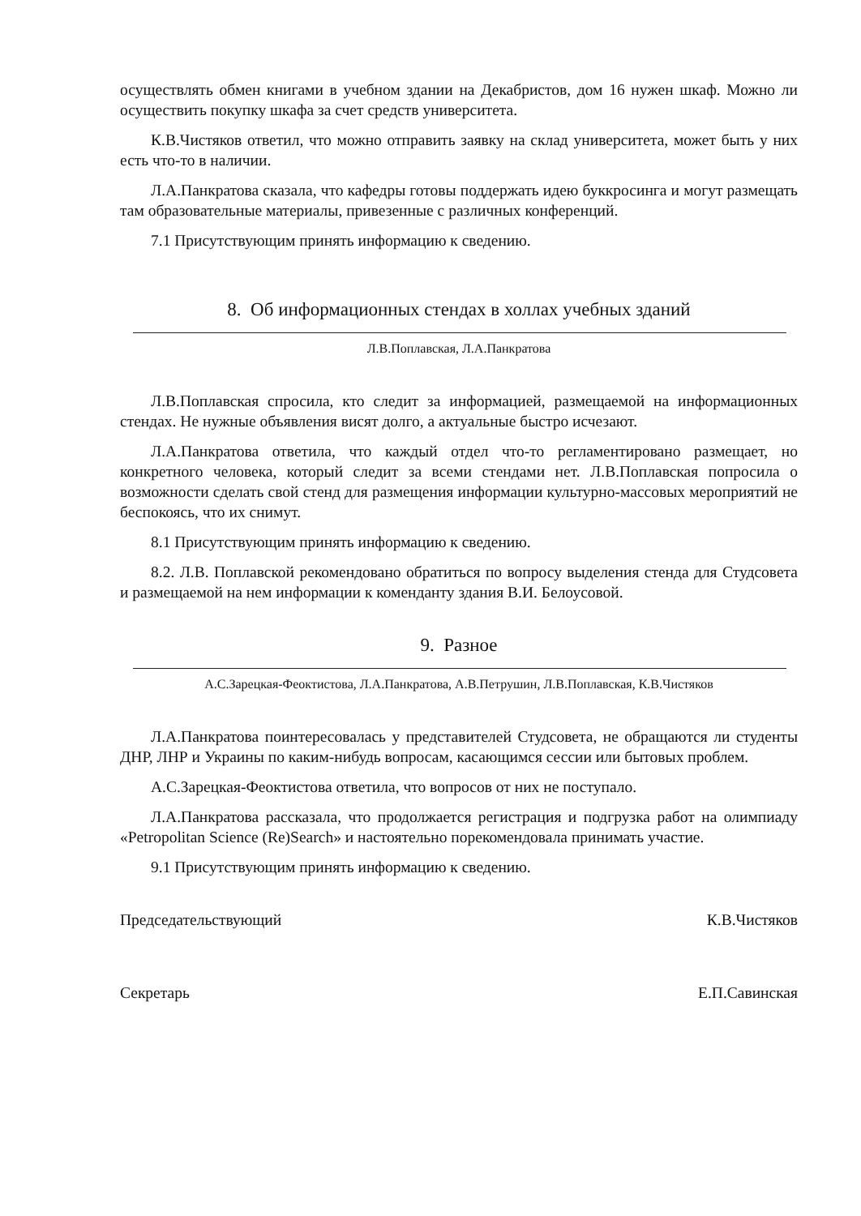осуществлять обмен книгами в учебном здании на Декабристов, дом 16 нужен шкаф. Можно ли осуществить покупку шкафа за счет средств университета.
К.В.Чистяков ответил, что можно отправить заявку на склад университета, может быть у них есть что-то в наличии.
Л.А.Панкратова сказала, что кафедры готовы поддержать идею буккросинга и могут размещать там образовательные материалы, привезенные с различных конференций.
7.1 Присутствующим принять информацию к сведению.
8. Об информационных стендах в холлах учебных зданий
Л.В.Поплавская, Л.А.Панкратова
Л.В.Поплавская спросила, кто следит за информацией, размещаемой на информационных стендах. Не нужные объявления висят долго, а актуальные быстро исчезают.
Л.А.Панкратова ответила, что каждый отдел что-то регламентировано размещает, но конкретного человека, который следит за всеми стендами нет. Л.В.Поплавская попросила о возможности сделать свой стенд для размещения информации культурно-массовых мероприятий не беспокоясь, что их снимут.
8.1 Присутствующим принять информацию к сведению.
8.2. Л.В. Поплавской рекомендовано обратиться по вопросу выделения стенда для Студсовета и размещаемой на нем информации к коменданту здания В.И. Белоусовой.
9. Разное
А.С.Зарецкая-Феоктистова, Л.А.Панкратова, А.В.Петрушин, Л.В.Поплавская, К.В.Чистяков
Л.А.Панкратова поинтересовалась у представителей Студсовета, не обращаются ли студенты ДНР, ЛНР и Украины по каким-нибудь вопросам, касающимся сессии или бытовых проблем.
А.С.Зарецкая-Феоктистова ответила, что вопросов от них не поступало.
Л.А.Панкратова рассказала, что продолжается регистрация и подгрузка работ на олимпиаду «Petropolitan Science (Re)Search» и настоятельно порекомендовала принимать участие.
9.1 Присутствующим принять информацию к сведению.
Председательствующий К.В.Чистяков
Секретарь Е.П.Савинская